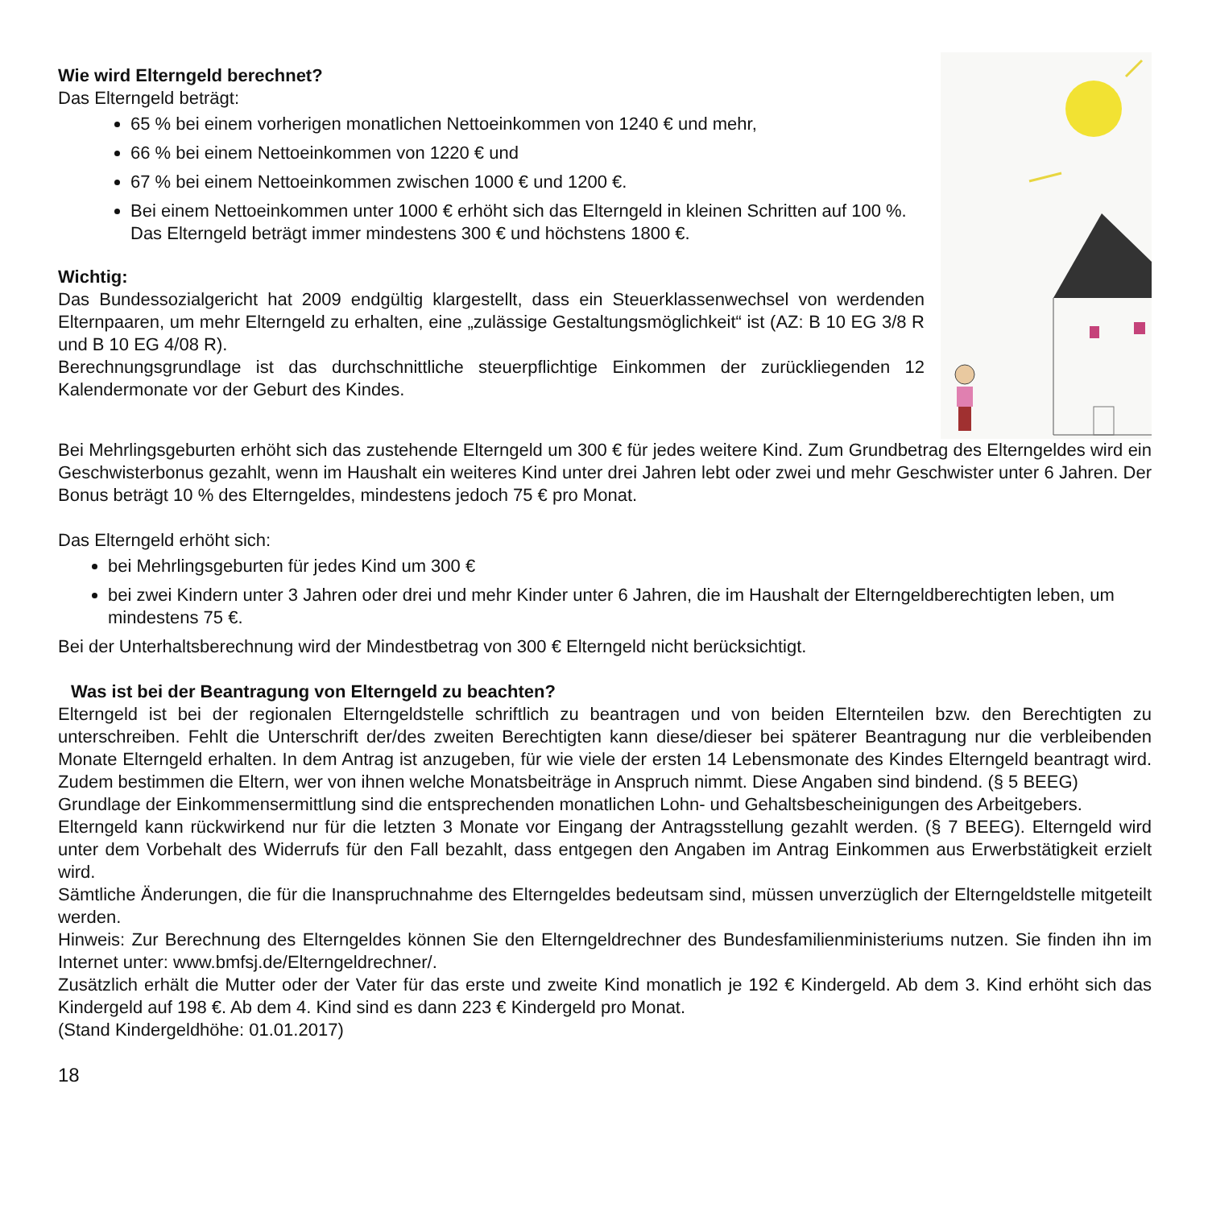Wie wird Elterngeld berechnet?
Das Elterngeld beträgt:
65 % bei einem vorherigen monatlichen Nettoeinkommen von 1240 € und mehr,
66 % bei einem Nettoeinkommen von 1220 € und
67 % bei einem Nettoeinkommen zwischen 1000 € und 1200 €.
Bei einem Nettoeinkommen unter 1000 € erhöht sich das Elterngeld in kleinen Schritten auf 100 %. Das Elterngeld beträgt immer mindestens 300 € und höchstens 1800 €.
Wichtig:
Das Bundessozialgericht hat 2009 endgültig klargestellt, dass ein Steuerklassenwechsel von werdenden Elternpaaren, um mehr Elterngeld zu erhalten, eine „zulässige Gestaltungsmöglichkeit“ ist (AZ: B 10 EG 3/8 R und B 10 EG 4/08 R).
Berechnungsgrundlage ist das durchschnittliche steuerpflichtige Einkommen der zurückliegenden 12 Kalendermonate vor der Geburt des Kindes.
Bei Mehrlingsgeburten erhöht sich das zustehende Elterngeld um 300 € für jedes weitere Kind. Zum Grundbetrag des Elterngeldes wird ein Geschwisterbonus gezahlt, wenn im Haushalt ein weiteres Kind unter drei Jahren lebt oder zwei und mehr Geschwister unter 6 Jahren. Der Bonus beträgt 10 % des Elterngeldes, mindestens jedoch 75 € pro Monat.
Das Elterngeld erhöht sich:
bei Mehrlingsgeburten für jedes Kind um 300 €
bei zwei Kindern unter 3 Jahren oder drei und mehr Kinder unter 6 Jahren, die im Haushalt der Elterngeldberechtigten leben, um mindestens 75 €.
Bei der Unterhaltsberechnung wird der Mindestbetrag von 300 € Elterngeld nicht berücksichtigt.
Was ist bei der Beantragung von Elterngeld zu beachten?
Elterngeld ist bei der regionalen Elterngeldstelle schriftlich zu beantragen und von beiden Elternteilen bzw. den Berechtigten zu unterschreiben. Fehlt die Unterschrift der/des zweiten Berechtigten kann diese/dieser bei späterer Beantragung nur die verbleibenden Monate Elterngeld erhalten. In dem Antrag ist anzugeben, für wie viele der ersten 14 Lebensmonate des Kindes Elterngeld beantragt wird. Zudem bestimmen die Eltern, wer von ihnen welche Monatsbeiträge in Anspruch nimmt. Diese Angaben sind bindend. (§ 5 BEEG)
Grundlage der Einkommensermittlung sind die entsprechenden monatlichen Lohn- und Gehaltsbescheinigungen des Arbeitgebers.
Elterngeld kann rückwirkend nur für die letzten 3 Monate vor Eingang der Antragsstellung gezahlt werden. (§ 7 BEEG). Elterngeld wird unter dem Vorbehalt des Widerrufs für den Fall bezahlt, dass entgegen den Angaben im Antrag Einkommen aus Erwerbstätigkeit erzielt wird.
Sämtliche Änderungen, die für die Inanspruchnahme des Elterngeldes bedeutsam sind, müssen unverzüglich der Elterngeldstelle mitgeteilt werden.
Hinweis: Zur Berechnung des Elterngeldes können Sie den Elterngeldrechner des Bundesfamilienministeriums nutzen. Sie finden ihn im Internet unter: www.bmfsj.de/Elterngeldrechner/.
Zusätzlich erhält die Mutter oder der Vater für das erste und zweite Kind monatlich je 192 € Kindergeld. Ab dem 3. Kind erhöht sich das Kindergeld auf 198 €. Ab dem 4. Kind sind es dann 223 € Kindergeld pro Monat.
(Stand Kindergeldhöhe: 01.01.2017)
18